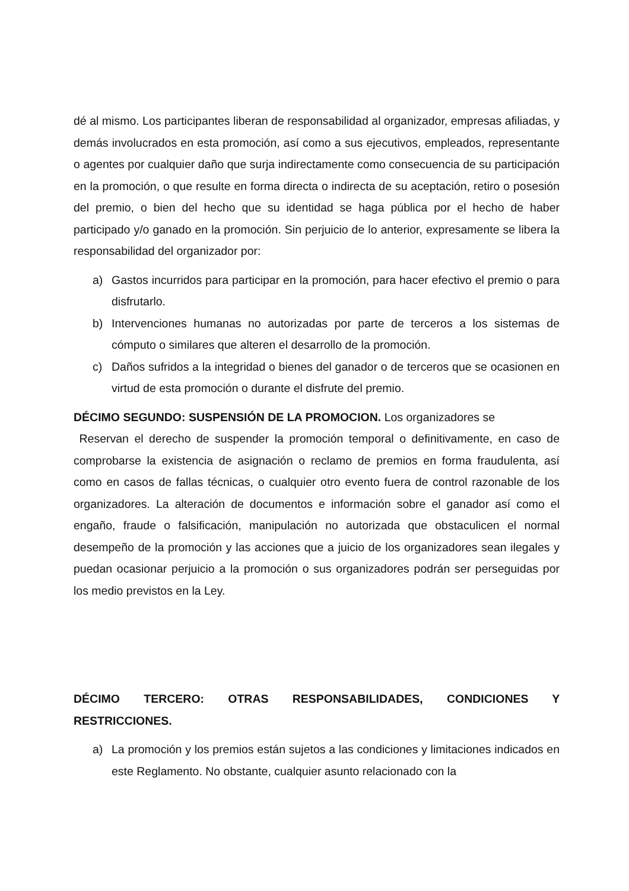dé al mismo. Los participantes liberan de responsabilidad al organizador, empresas afiliadas, y demás involucrados en esta promoción, así como a sus ejecutivos, empleados, representante o agentes por cualquier daño que surja indirectamente como consecuencia de su participación en la promoción, o que resulte en forma directa o indirecta de su aceptación, retiro o posesión del premio, o bien del hecho que su identidad se haga pública por el hecho de haber participado y/o ganado en la promoción. Sin perjuicio de lo anterior, expresamente se libera la responsabilidad del organizador por:
a) Gastos incurridos para participar en la promoción, para hacer efectivo el premio o para disfrutarlo.
b) Intervenciones humanas no autorizadas por parte de terceros a los sistemas de cómputo o similares que alteren el desarrollo de la promoción.
c) Daños sufridos a la integridad o bienes del ganador o de terceros que se ocasionen en virtud de esta promoción o durante el disfrute del premio.
DÉCIMO SEGUNDO: SUSPENSIÓN DE LA PROMOCION. Los organizadores se
Reservan el derecho de suspender la promoción temporal o definitivamente, en caso de comprobarse la existencia de asignación o reclamo de premios en forma fraudulenta, así como en casos de fallas técnicas, o cualquier otro evento fuera de control razonable de los organizadores. La alteración de documentos e información sobre el ganador así como el engaño, fraude o falsificación, manipulación no autorizada que obstaculicen el normal desempeño de la promoción y las acciones que a juicio de los organizadores sean ilegales y puedan ocasionar perjuicio a la promoción o sus organizadores podrán ser perseguidas por los medio previstos en la Ley.
DÉCIMO TERCERO: OTRAS RESPONSABILIDADES, CONDICIONES Y RESTRICCIONES.
a) La promoción y los premios están sujetos a las condiciones y limitaciones indicados en este Reglamento. No obstante, cualquier asunto relacionado con la